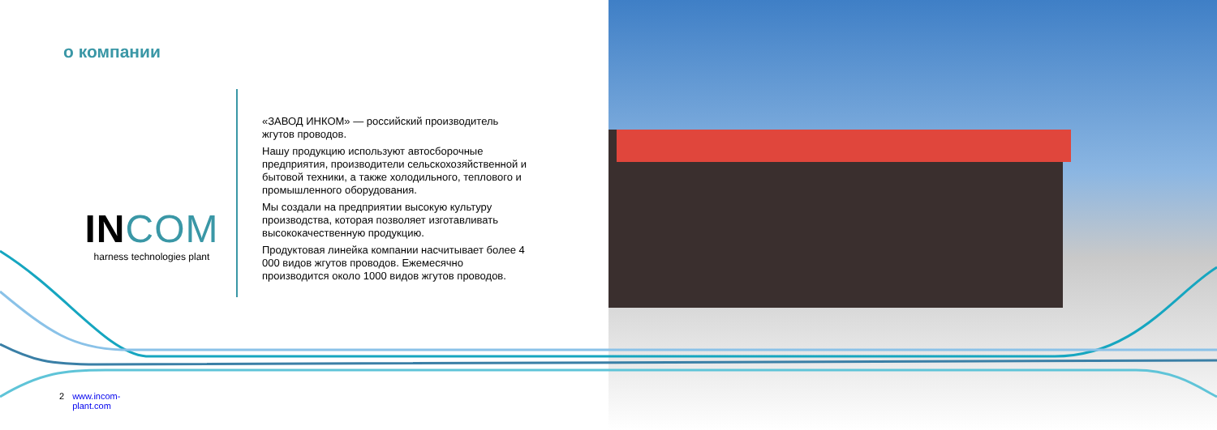о компании
INCOM
harness technologies plant
«ЗАВОД ИНКОМ» — российский производитель жгутов проводов.
Нашу продукцию используют автосборочные предприятия, производители сельскохозяйственной и бытовой техники, а также холодильного, теплового и промышленного оборудования.
Мы создали на предприятии высокую культуру производства, которая позволяет изготавливать высококачественную продукцию.
Продуктовая линейка компании насчитывает более 4 000 видов жгутов проводов. Ежемесячно производится около 1000 видов жгутов проводов.
2 www.incom-plant.com